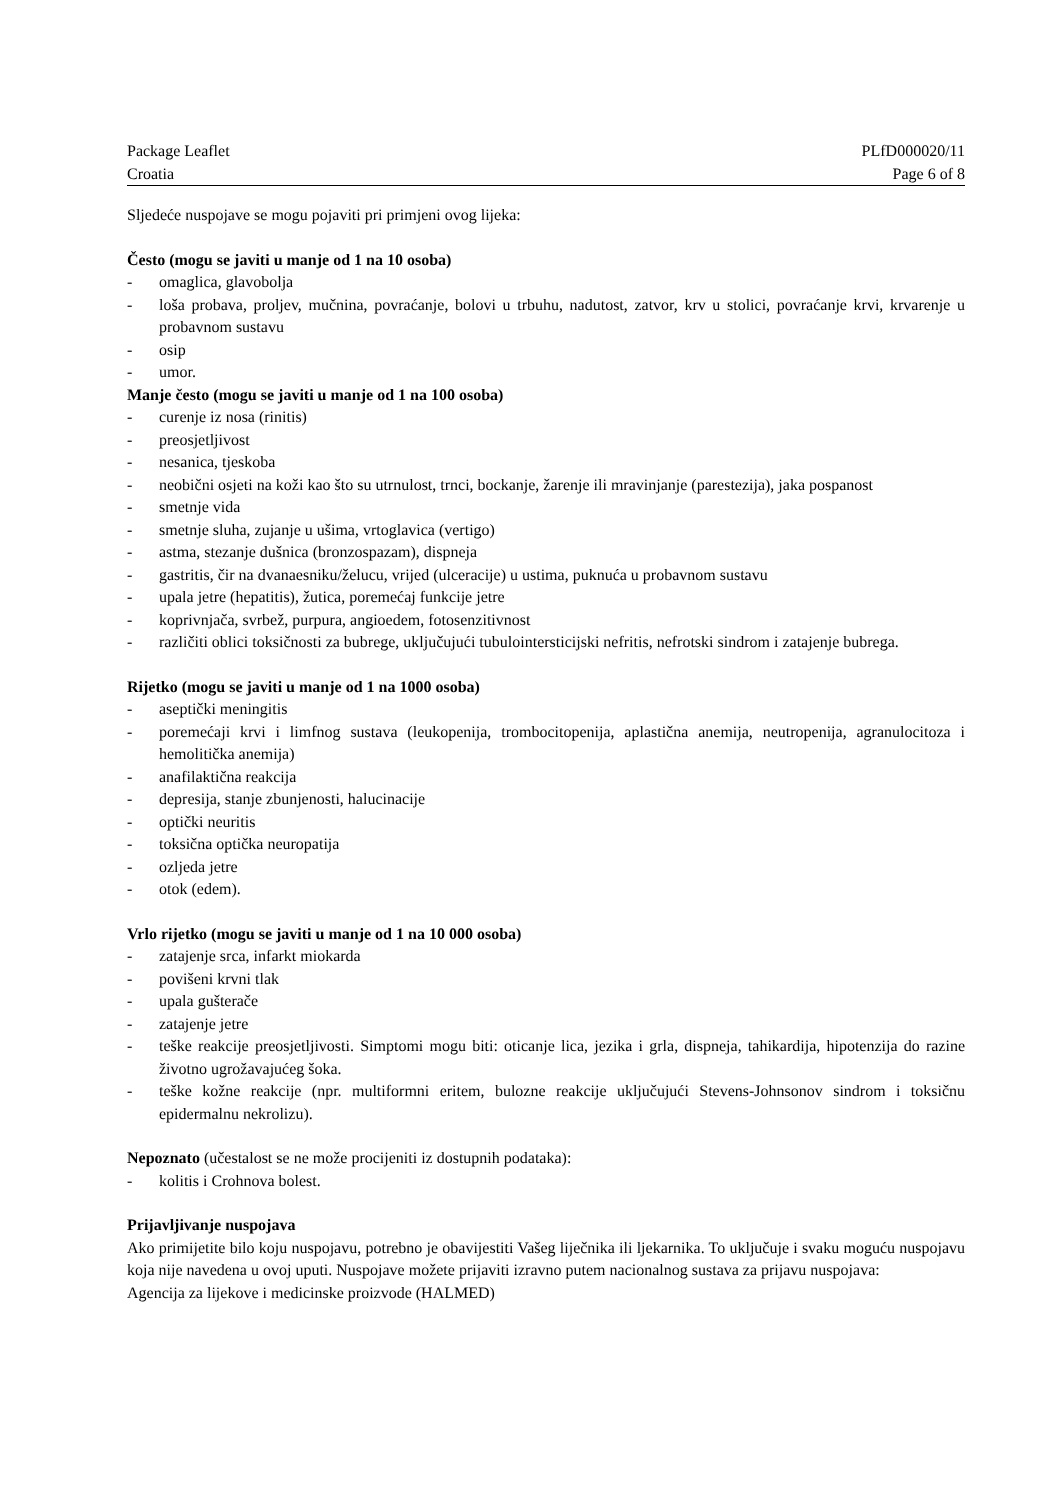Package Leaflet PLfD000020/11
Croatia Page 6 of 8
Sljedeće nuspojave se mogu pojaviti pri primjeni ovog lijeka:
Često (mogu se javiti u manje od 1 na 10 osoba)
- omaglica, glavobolja
- loša probava, proljev, mučnina, povraćanje, bolovi u trbuhu, nadutost, zatvor, krv u stolici, povraćanje krvi, krvarenje u probavnom sustavu
- osip
- umor.
Manje često (mogu se javiti u manje od 1 na 100 osoba)
- curenje iz nosa (rinitis)
- preosjetljivost
- nesanica, tjeskoba
- neobični osjeti na koži kao što su utrnulost, trnci, bockanje, žarenje ili mravinjanje (parestezija), jaka pospanost
- smetnje vida
- smetnje sluha, zujanje u ušima, vrtoglavica (vertigo)
- astma, stezanje dušnica (bronzospazam), dispneja
- gastritis, čir na dvanaesniku/želucu, vrijed (ulceracije) u ustima, puknuća u probavnom sustavu
- upala jetre (hepatitis), žutica, poremećaj funkcije jetre
- koprivnjača, svrbež, purpura, angioedem, fotosenzitivnost
- različiti oblici toksičnosti za bubrege, uključujući tubulointersticijski nefritis, nefrotski sindrom i zatajenje bubrega.
Rijetko (mogu se javiti u manje od 1 na 1000 osoba)
- aseptički meningitis
- poremećaji krvi i limfnog sustava (leukopenija, trombocitopenija, aplastična anemija, neutropenija, agranulocitoza i hemolitička anemija)
- anafilaktična reakcija
- depresija, stanje zbunjenosti, halucinacije
- optički neuritis
- toksična optička neuropatija
- ozljeda jetre
- otok (edem).
Vrlo rijetko (mogu se javiti u manje od 1 na 10 000 osoba)
- zatajenje srca, infarkt miokarda
- povišeni krvni tlak
- upala gušterače
- zatajenje jetre
- teške reakcije preosjetljivosti. Simptomi mogu biti: oticanje lica, jezika i grla, dispneja, tahikardija, hipotenzija do razine životno ugrožavajućeg šoka.
- teške kožne reakcije (npr. multiformni eritem, bulozne reakcije uključujući Stevens-Johnsonov sindrom i toksičnu epidermalnu nekrolizu).
Nepoznato (učestalost se ne može procijeniti iz dostupnih podataka):
- kolitis i Crohnova bolest.
Prijavljivanje nuspojava
Ako primijetite bilo koju nuspojavu, potrebno je obavijestiti Vašeg liječnika ili ljekarnika. To uključuje i svaku moguću nuspojavu koja nije navedena u ovoj uputi. Nuspojave možete prijaviti izravno putem nacionalnog sustava za prijavu nuspojava:
Agencija za lijekove i medicinske proizvode (HALMED)